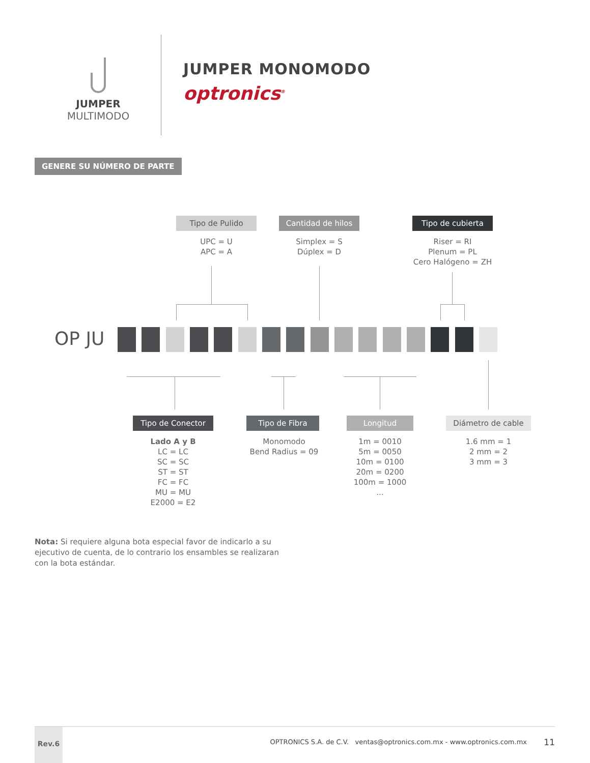JUMPER
MULTIMODO
JUMPER MONOMODO
optronics<sup>®</sup>
GENERE SU NÚMERO DE PARTE
Tipo de Pulido
UPC = U
APC = A
Cantidad de hilos
Simplex = S
Dúplex = D
Tipo de cubierta
Riser = RI
Plenum = PL
Cero Halógeno = ZH
OP JU
Tipo de Conector
Lado A y B
LC = LC
SC = SC
ST = ST
FC = FC
MU = MU
E2000 = E2
Tipo de Fibra
Monomodo
Bend Radius = 09
Longitud
1m = 0010
5m = 0050
10m = 0100
20m = 0200
100m = 1000
...
Diámetro de cable
1.6 mm = 1
2 mm = 2
3 mm = 3
Nota: Si requiere alguna bota especial favor de indicarlo a su ejecutivo de cuenta, de lo contrario los ensambles se realizaran con la bota estándar.
Rev.6
OPTRONICS S.A. de C.V. ventas@optronics.com.mx - www.optronics.com.mx
11